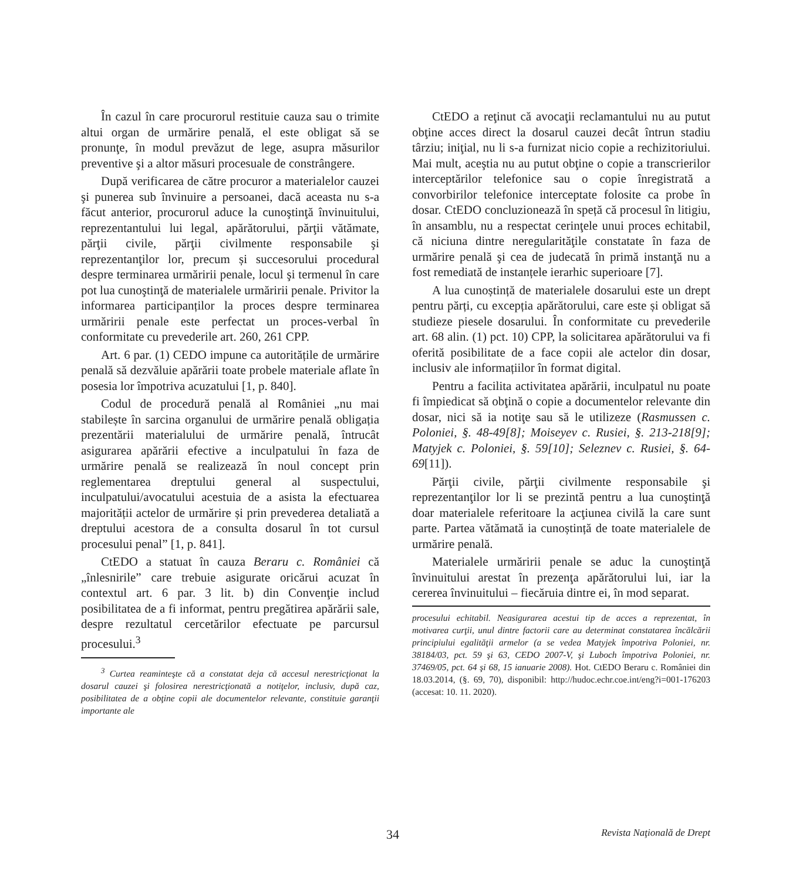În cazul în care procurorul restituie cauza sau o trimite altui organ de urmărire penală, el este obligat să se pronunţe, în modul prevăzut de lege, asupra măsurilor preventive şi a altor măsuri procesuale de constrângere.
După verificarea de către procuror a materialelor cauzei şi punerea sub învinuire a persoanei, dacă aceasta nu s-a făcut anterior, procurorul aduce la cunoştinţă învinuitului, reprezentantului lui legal, apărătorului, părţii vătămate, părţii civile, părţii civilmente responsabile şi reprezentanţilor lor, precum și succesorului procedural despre terminarea urmăririi penale, locul şi termenul în care pot lua cunoştinţă de materialele urmăririi penale. Privitor la informarea participanților la proces despre terminarea urmăririi penale este perfectat un proces-verbal în conformitate cu prevederile art. 260, 261 CPP.
Art. 6 par. (1) CEDO impune ca autoritățile de urmărire penală să dezvăluie apărării toate probele materiale aflate în posesia lor împotriva acuzatului [1, p. 840].
Codul de procedură penală al României „nu mai stabilește în sarcina organului de urmărire penală obligația prezentării materialului de urmărire penală, întrucât asigurarea apărării efective a inculpatului în faza de urmărire penală se realizează în noul concept prin reglementarea dreptului general al suspectului, inculpatului/avocatului acestuia de a asista la efectuarea majorității actelor de urmărire și prin prevederea detaliată a dreptului acestora de a consulta dosarul în tot cursul procesului penal” [1, p. 841].
CtEDO a statuat în cauza Beraru c. României că „înlesnirile” care trebuie asigurate oricărui acuzat în contextul art. 6 par. 3 lit. b) din Convenţie includ posibilitatea de a fi informat, pentru pregătirea apărării sale, despre rezultatul cercetărilor efectuate pe parcursul procesului.<sup>3</sup>
<sup>3</sup> Curtea reaminteşte că a constatat deja că accesul nerestricţionat la dosarul cauzei şi folosirea nerestricţionată a notiţelor, inclusiv, după caz, posibilitatea de a obţine copii ale documentelor relevante, constituie garanţii importante ale
CtEDO a reţinut că avocaţii reclamantului nu au putut obţine acces direct la dosarul cauzei decât întrun stadiu târziu; iniţial, nu li s-a furnizat nicio copie a rechizitoriului. Mai mult, aceştia nu au putut obţine o copie a transcrierilor interceptărilor telefonice sau o copie înregistrată a convorbirilor telefonice interceptate folosite ca probe în dosar. CtEDO concluzionează în speță că procesul în litigiu, în ansamblu, nu a respectat cerinţele unui proces echitabil, că niciuna dintre neregularităţile constatate în faza de urmărire penală şi cea de judecată în primă instanţă nu a fost remediată de instanțele ierarhic superioare [7].
A lua cunoștință de materialele dosarului este un drept pentru părți, cu excepția apărătorului, care este și obligat să studieze piesele dosarului. În conformitate cu prevederile art. 68 alin. (1) pct. 10) CPP, la solicitarea apărătorului va fi oferită posibilitate de a face copii ale actelor din dosar, inclusiv ale informațiilor în format digital.
Pentru a facilita activitatea apărării, inculpatul nu poate fi împiedicat să obţină o copie a documentelor relevante din dosar, nici să ia notiţe sau să le utilizeze (Rasmussen c. Poloniei, §. 48-49[8]; Moiseyev c. Rusiei, §. 213-218[9]; Matyjek c. Poloniei, §. 59[10]; Seleznev c. Rusiei, §. 64-69[11]).
Părţii civile, părţii civilmente responsabile şi reprezentanţilor lor li se prezintă pentru a lua cunoştinţă doar materialele referitoare la acţiunea civilă la care sunt parte. Partea vătămată ia cunoștință de toate materialele de urmărire penală.
Materialele urmăririi penale se aduc la cunoştinţă învinuitului arestat în prezenţa apărătorului lui, iar la cererea învinuitului – fiecăruia dintre ei, în mod separat.
procesului echitabil. Neasigurarea acestui tip de acces a reprezentat, în motivarea curţii, unul dintre factorii care au determinat constatarea încălcării principiului egalităţii armelor (a se vedea Matyjek împotriva Poloniei, nr. 38184/03, pct. 59 şi 63, CEDO 2007-V, şi Luboch împotriva Poloniei, nr. 37469/05, pct. 64 şi 68, 15 ianuarie 2008). Hot. CtEDO Beraru c. României din 18.03.2014, (§. 69, 70), disponibil: http://hudoc.echr.coe.int/eng?i=001-176203 (accesat: 10. 11. 2020).
34 Revista Naţională de Drept